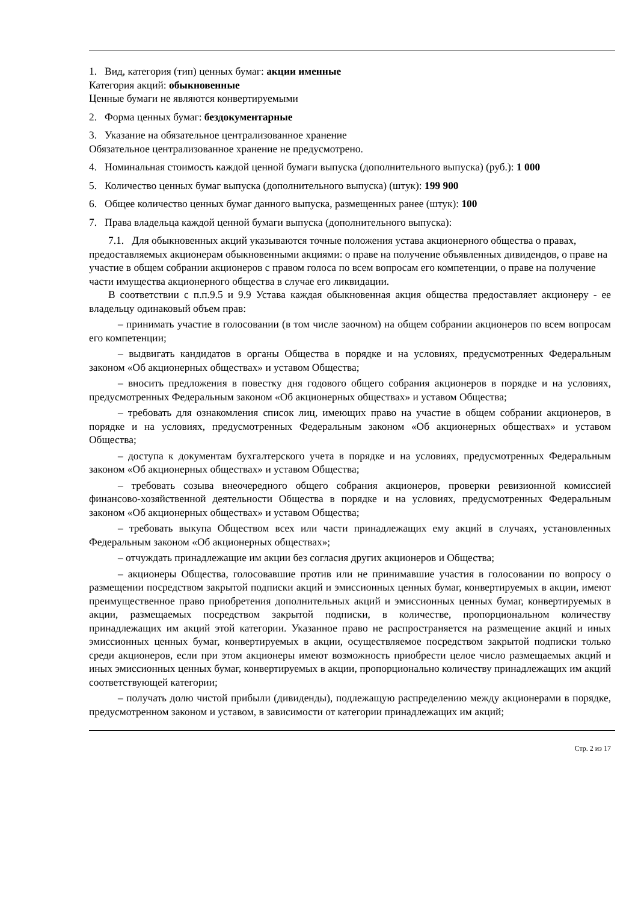1. Вид, категория (тип) ценных бумаг: акции именные
Категория акций: обыкновенные
Ценные бумаги не являются конвертируемыми
2. Форма ценных бумаг: бездокументарные
3. Указание на обязательное централизованное хранение
Обязательное централизованное хранение не предусмотрено.
4. Номинальная стоимость каждой ценной бумаги выпуска (дополнительного выпуска) (руб.): 1 000
5. Количество ценных бумаг выпуска (дополнительного выпуска) (штук): 199 900
6. Общее количество ценных бумаг данного выпуска, размещенных ранее (штук): 100
7. Права владельца каждой ценной бумаги выпуска (дополнительного выпуска):
7.1. Для обыкновенных акций указываются точные положения устава акционерного общества о правах, предоставляемых акционерам обыкновенными акциями: о праве на получение объявленных дивидендов, о праве на участие в общем собрании акционеров с правом голоса по всем вопросам его компетенции, о праве на получение части имущества акционерного общества в случае его ликвидации.
В соответствии с п.п.9.5 и 9.9 Устава каждая обыкновенная акция общества предоставляет акционеру - ее владельцу одинаковый объем прав:
– принимать участие в голосовании (в том числе заочном) на общем собрании акционеров по всем вопросам его компетенции;
– выдвигать кандидатов в органы Общества в порядке и на условиях, предусмотренных Федеральным законом «Об акционерных обществах» и уставом Общества;
– вносить предложения в повестку дня годового общего собрания акционеров в порядке и на условиях, предусмотренных Федеральным законом «Об акционерных обществах» и уставом Общества;
– требовать для ознакомления список лиц, имеющих право на участие в общем собрании акционеров, в порядке и на условиях, предусмотренных Федеральным законом «Об акционерных обществах» и уставом Общества;
– доступа к документам бухгалтерского учета в порядке и на условиях, предусмотренных Федеральным законом «Об акционерных обществах» и уставом Общества;
– требовать созыва внеочередного общего собрания акционеров, проверки ревизионной комиссией финансово-хозяйственной деятельности Общества в порядке и на условиях, предусмотренных Федеральным законом «Об акционерных обществах» и уставом Общества;
– требовать выкупа Обществом всех или части принадлежащих ему акций в случаях, установленных Федеральным законом «Об акционерных обществах»;
– отчуждать принадлежащие им акции без согласия других акционеров и Общества;
– акционеры Общества, голосовавшие против или не принимавшие участия в голосовании по вопросу о размещении посредством закрытой подписки акций и эмиссионных ценных бумаг, конвертируемых в акции, имеют преимущественное право приобретения дополнительных акций и эмиссионных ценных бумаг, конвертируемых в акции, размещаемых посредством закрытой подписки, в количестве, пропорциональном количеству принадлежащих им акций этой категории. Указанное право не распространяется на размещение акций и иных эмиссионных ценных бумаг, конвертируемых в акции, осуществляемое посредством закрытой подписки только среди акционеров, если при этом акционеры имеют возможность приобрести целое число размещаемых акций и иных эмиссионных ценных бумаг, конвертируемых в акции, пропорционально количеству принадлежащих им акций соответствующей категории;
– получать долю чистой прибыли (дивиденды), подлежащую распределению между акционерами в порядке, предусмотренном законом и уставом, в зависимости от категории принадлежащих им акций;
Стр. 2 из 17